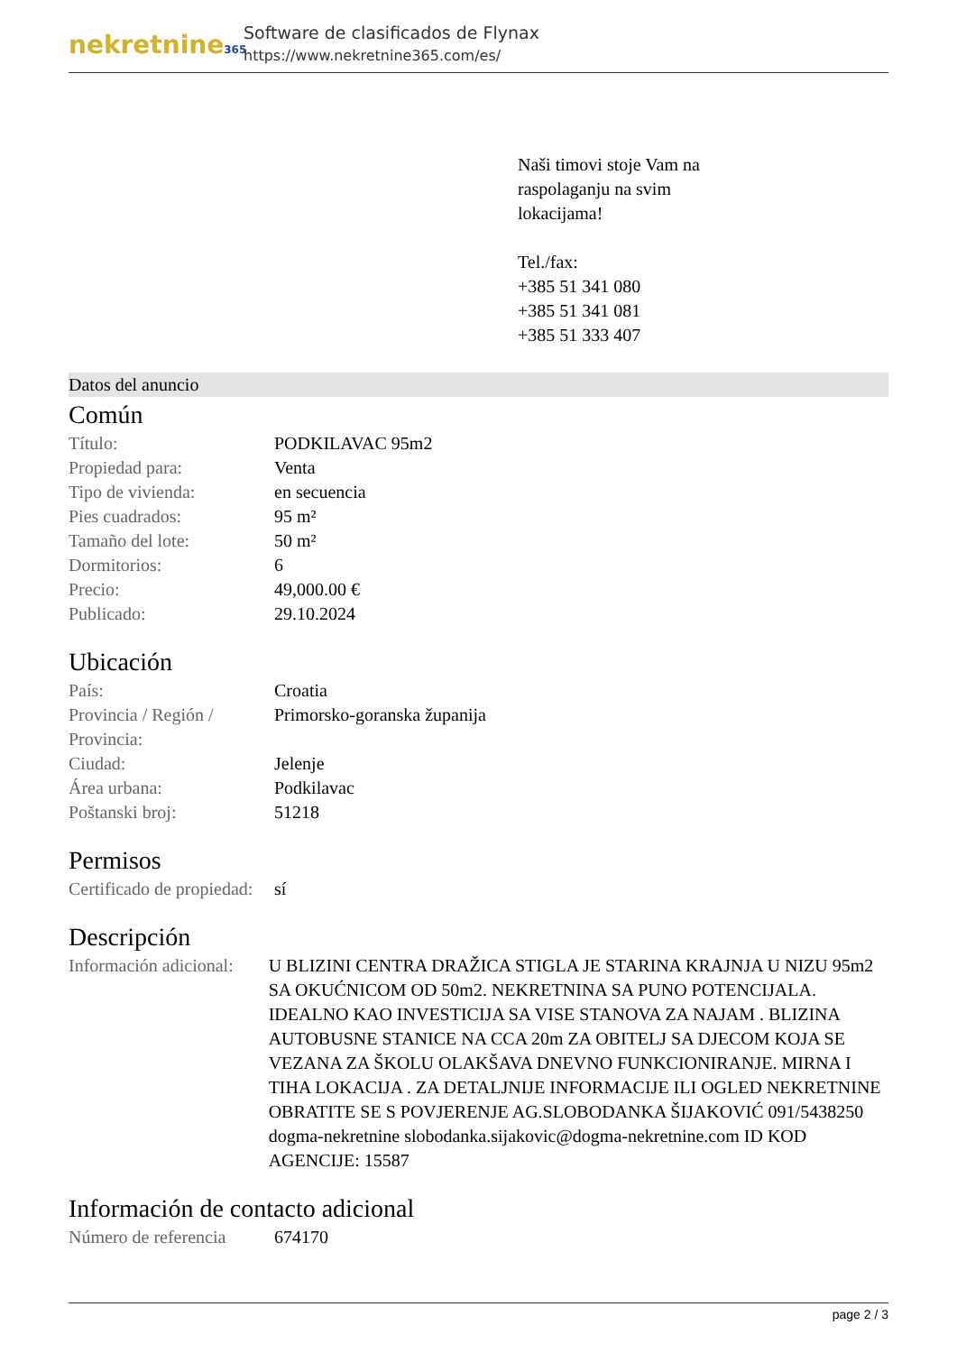nekretnine365
Software de clasificados de Flynax
https://www.nekretnine365.com/es/
Naši timovi stoje Vam na
raspolaganju na svim
lokacijama!
Tel./fax:
+385 51 341 080
+385 51 341 081
+385 51 333 407
Datos del anuncio
Común
| Título: | PODKILAVAC 95m2 |
| Propiedad para: | Venta |
| Tipo de vivienda: | en secuencia |
| Pies cuadrados: | 95 m² |
| Tamaño del lote: | 50 m² |
| Dormitorios: | 6 |
| Precio: | 49,000.00 € |
| Publicado: | 29.10.2024 |
Ubicación
| País: | Croatia |
| Provincia / Región / Provincia: | Primorsko-goranska županija |
| Ciudad: | Jelenje |
| Área urbana: | Podkilavac |
| Poštanski broj: | 51218 |
Permisos
| Certificado de propiedad: | sí |
Descripción
| Información adicional: | U BLIZINI CENTRA DRAŽICA STIGLA JE STARINA KRAJNJA U NIZU 95m2 SA OKUĆNICOM OD 50m2. NEKRETNINA SA PUNO POTENCIJALA. IDEALNO KAO INVESTICIJA SA VISE STANOVA ZA NAJAM . BLIZINA AUTOBUSNE STANICE NA CCA 20m ZA OBITELJ SA DJECOM KOJA SE VEZANA ZA ŠKOLU OLAKŠAVA DNEVNO FUNKCIONIRANJE. MIRNA I TIHA LOKACIJA . ZA DETALJNIJE INFORMACIJE ILI OGLED NEKRETNINE OBRATITE SE S POVJERENJE AG.SLOBODANKA ŠIJAKOVIĆ 091/5438250 dogma-nekretnine slobodanka.sijakovic@dogma-nekretnine.com ID KOD AGENCIJE: 15587 |
Información de contacto adicional
| Número de referencia | 674170 |
page 2 / 3